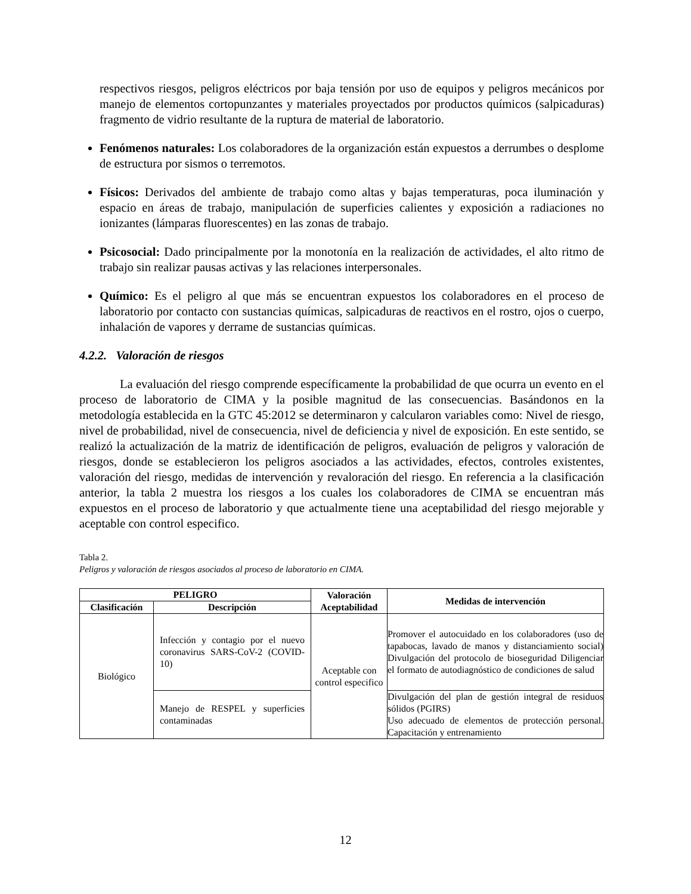respectivos riesgos, peligros eléctricos por baja tensión por uso de equipos y peligros mecánicos por manejo de elementos cortopunzantes y materiales proyectados por productos químicos (salpicaduras) fragmento de vidrio resultante de la ruptura de material de laboratorio.
Fenómenos naturales: Los colaboradores de la organización están expuestos a derrumbes o desplome de estructura por sismos o terremotos.
Físicos: Derivados del ambiente de trabajo como altas y bajas temperaturas, poca iluminación y espacio en áreas de trabajo, manipulación de superficies calientes y exposición a radiaciones no ionizantes (lámparas fluorescentes) en las zonas de trabajo.
Psicosocial: Dado principalmente por la monotonía en la realización de actividades, el alto ritmo de trabajo sin realizar pausas activas y las relaciones interpersonales.
Químico: Es el peligro al que más se encuentran expuestos los colaboradores en el proceso de laboratorio por contacto con sustancias químicas, salpicaduras de reactivos en el rostro, ojos o cuerpo, inhalación de vapores y derrame de sustancias químicas.
4.2.2. Valoración de riesgos
La evaluación del riesgo comprende específicamente la probabilidad de que ocurra un evento en el proceso de laboratorio de CIMA y la posible magnitud de las consecuencias. Basándonos en la metodología establecida en la GTC 45:2012 se determinaron y calcularon variables como: Nivel de riesgo, nivel de probabilidad, nivel de consecuencia, nivel de deficiencia y nivel de exposición. En este sentido, se realizó la actualización de la matriz de identificación de peligros, evaluación de peligros y valoración de riesgos, donde se establecieron los peligros asociados a las actividades, efectos, controles existentes, valoración del riesgo, medidas de intervención y revaloración del riesgo. En referencia a la clasificación anterior, la tabla 2 muestra los riesgos a los cuales los colaboradores de CIMA se encuentran más expuestos en el proceso de laboratorio y que actualmente tiene una aceptabilidad del riesgo mejorable y aceptable con control especifico.
Tabla 2.
Peligros y valoración de riesgos asociados al proceso de laboratorio en CIMA.
| PELIGRO | | Valoración Aceptabilidad | Medidas de intervención |
| --- | --- | --- | --- |
| Clasificación | Descripción | | |
| Biológico | Infección y contagio por el nuevo coronavirus SARS-CoV-2 (COVID-10) | Aceptable con control especifico | Promover el autocuidado en los colaboradores (uso de tapabocas, lavado de manos y distanciamiento social) Divulgación del protocolo de bioseguridad Diligenciar el formato de autodiagnóstico de condiciones de salud |
| | Manejo de RESPEL y superficies contaminadas | | Divulgación del plan de gestión integral de residuos sólidos (PGIRS) Uso adecuado de elementos de protección personal. Capacitación y entrenamiento |
12